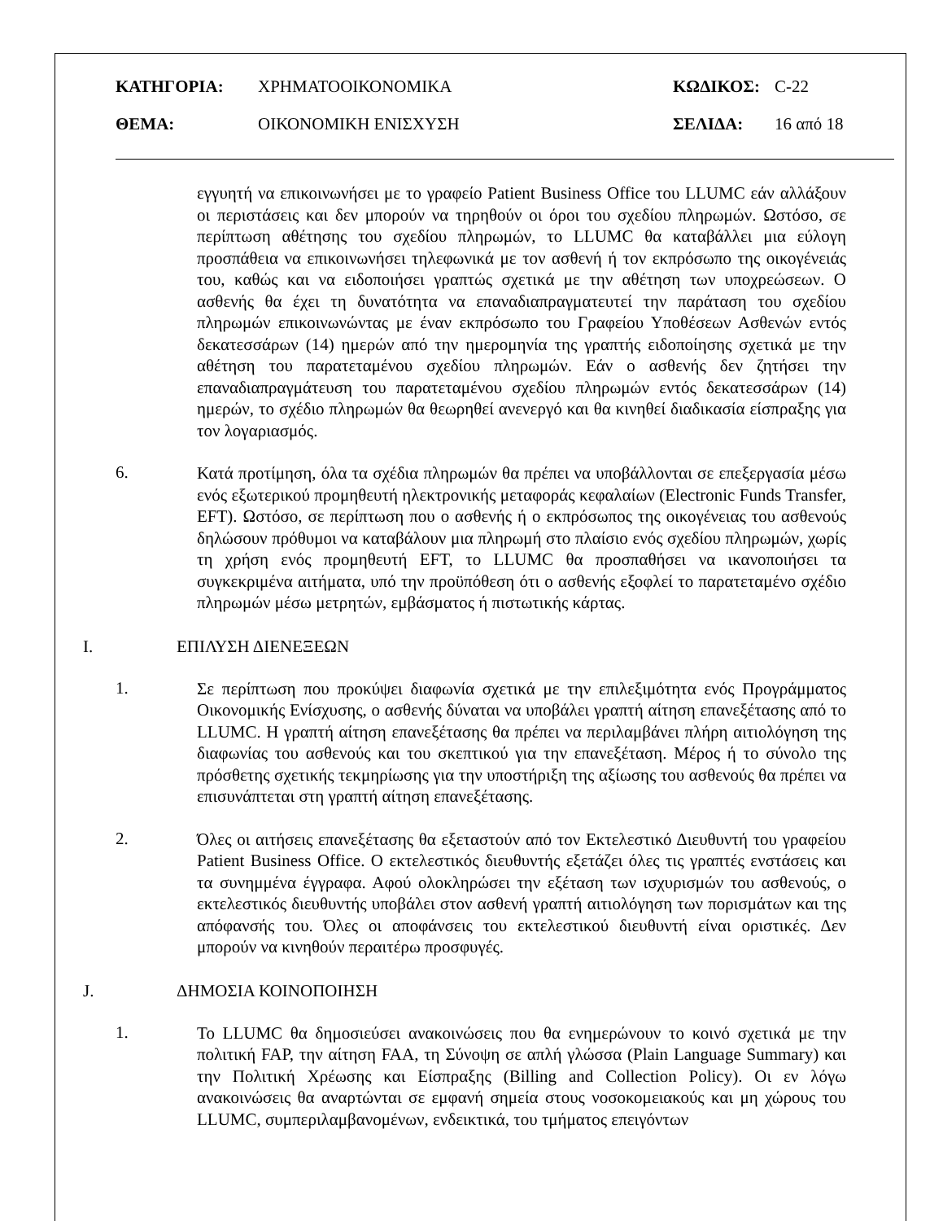ΚΑΤΗΓΟΡΙΑ: ΧΡΗΜΑΤΟΟΙΚΟΝΟΜΙΚΑ ΚΩΔΙΚΟΣ: C-22
ΘΕΜΑ: ΟΙΚΟΝΟΜΙΚΗ ΕΝΙΣΧΥΣΗ ΣΕΛΙΔΑ: 16 από 18
εγγυητή να επικοινωνήσει με το γραφείο Patient Business Office του LLUMC εάν αλλάξουν οι περιστάσεις και δεν μπορούν να τηρηθούν οι όροι του σχεδίου πληρωμών. Ωστόσο, σε περίπτωση αθέτησης του σχεδίου πληρωμών, το LLUMC θα καταβάλλει μια εύλογη προσπάθεια να επικοινωνήσει τηλεφωνικά με τον ασθενή ή τον εκπρόσωπο της οικογένειάς του, καθώς και να ειδοποιήσει γραπτώς σχετικά με την αθέτηση των υποχρεώσεων. Ο ασθενής θα έχει τη δυνατότητα να επαναδιαπραγματευτεί την παράταση του σχεδίου πληρωμών επικοινωνώντας με έναν εκπρόσωπο του Γραφείου Υποθέσεων Ασθενών εντός δεκατεσσάρων (14) ημερών από την ημερομηνία της γραπτής ειδοποίησης σχετικά με την αθέτηση του παρατεταμένου σχεδίου πληρωμών. Εάν ο ασθενής δεν ζητήσει την επαναδιαπραγμάτευση του παρατεταμένου σχεδίου πληρωμών εντός δεκατεσσάρων (14) ημερών, το σχέδιο πληρωμών θα θεωρηθεί ανενεργό και θα κινηθεί διαδικασία είσπραξης για τον λογαριασμός.
6.
Κατά προτίμηση, όλα τα σχέδια πληρωμών θα πρέπει να υποβάλλονται σε επεξεργασία μέσω ενός εξωτερικού προμηθευτή ηλεκτρονικής μεταφοράς κεφαλαίων (Electronic Funds Transfer, EFT). Ωστόσο, σε περίπτωση που ο ασθενής ή ο εκπρόσωπος της οικογένειας του ασθενούς δηλώσουν πρόθυμοι να καταβάλουν μια πληρωμή στο πλαίσιο ενός σχεδίου πληρωμών, χωρίς τη χρήση ενός προμηθευτή EFT, το LLUMC θα προσπαθήσει να ικανοποιήσει τα συγκεκριμένα αιτήματα, υπό την προϋπόθεση ότι ο ασθενής εξοφλεί το παρατεταμένο σχέδιο πληρωμών μέσω μετρητών, εμβάσματος ή πιστωτικής κάρτας.
I. ΕΠΙΛΥΣΗ ΔΙΕΝΕΞΕΩΝ
1.
Σε περίπτωση που προκύψει διαφωνία σχετικά με την επιλεξιμότητα ενός Προγράμματος Οικονομικής Ενίσχυσης, ο ασθενής δύναται να υποβάλει γραπτή αίτηση επανεξέτασης από το LLUMC. Η γραπτή αίτηση επανεξέτασης θα πρέπει να περιλαμβάνει πλήρη αιτιολόγηση της διαφωνίας του ασθενούς και του σκεπτικού για την επανεξέταση. Μέρος ή το σύνολο της πρόσθετης σχετικής τεκμηρίωσης για την υποστήριξη της αξίωσης του ασθενούς θα πρέπει να επισυνάπτεται στη γραπτή αίτηση επανεξέτασης.
2.
Όλες οι αιτήσεις επανεξέτασης θα εξεταστούν από τον Εκτελεστικό Διευθυντή του γραφείου Patient Business Office. Ο εκτελεστικός διευθυντής εξετάζει όλες τις γραπτές ενστάσεις και τα συνημμένα έγγραφα. Αφού ολοκληρώσει την εξέταση των ισχυρισμών του ασθενούς, ο εκτελεστικός διευθυντής υποβάλει στον ασθενή γραπτή αιτιολόγηση των πορισμάτων και της απόφανσής του. Όλες οι αποφάνσεις του εκτελεστικού διευθυντή είναι οριστικές. Δεν μπορούν να κινηθούν περαιτέρω προσφυγές.
J. ΔΗΜΟΣΙΑ ΚΟΙΝΟΠΟΙΗΣΗ
1.
Το LLUMC θα δημοσιεύσει ανακοινώσεις που θα ενημερώνουν το κοινό σχετικά με την πολιτική FAP, την αίτηση FAA, τη Σύνοψη σε απλή γλώσσα (Plain Language Summary) και την Πολιτική Χρέωσης και Είσπραξης (Billing and Collection Policy). Οι εν λόγω ανακοινώσεις θα αναρτώνται σε εμφανή σημεία στους νοσοκομειακούς και μη χώρους του LLUMC, συμπεριλαμβανομένων, ενδεικτικά, του τμήματος επειγόντων